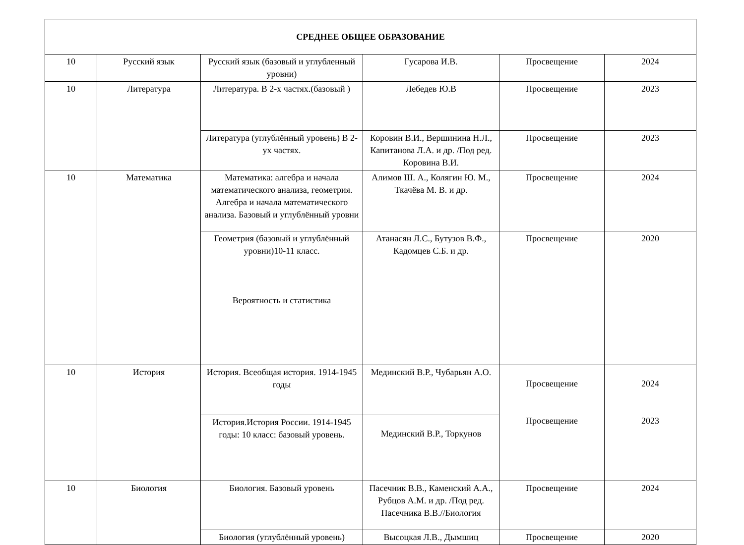| СРЕДНЕЕ ОБЩЕЕ ОБРАЗОВАНИЕ | | | | | |
| --- | --- | --- | --- | --- | --- |
| 10 | Русский язык | Русский язык (базовый и углубленный уровни) | Гусарова И.В. | Просвещение | 2024 |
| 10 | Литература | Литература. В 2-х частях.(базовый ) | Лебедев Ю.В | Просвещение | 2023 |
| | | Литература (углублённый уровень) В 2-ух частях. | Коровин В.И., Вершинина Н.Л., Капитанова Л.А. и др. /Под ред. Коровина В.И. | Просвещение | 2023 |
| 10 | Математика | Математика: алгебра и начала математического анализа, геометрия. Алгебра и начала математического анализа. Базовый и углублённый уровни | Алимов Ш. А., Колягин Ю. М., Ткачёва М. В. и др. | Просвещение | 2024 |
| | | Геометрия (базовый и углублённый уровни)10-11 класс. Вероятность и статистика | Атанасян Л.С., Бутузов В.Ф., Кадомцев С.Б. и др. | Просвещение | 2020 |
| 10 | История | История. Всеобщая история. 1914-1945 годы | Мединский В.Р., Чубарьян А.О. | Просвещение Просвещение | 2024 2023 |
| | | История.История России. 1914-1945 годы: 10 класс: базовый уровень. | Мединский В.Р., Торкунов | | |
| 10 | Биология | Биология. Базовый уровень | Пасечник В.В., Каменский А.А., Рубцов А.М. и др. /Под ред. Пасечника В.В.//Биология | Просвещение | 2024 |
| | | Биология (углублённый уровень) | Высоцкая Л.В., Дымшиц | Просвещение | 2020 |